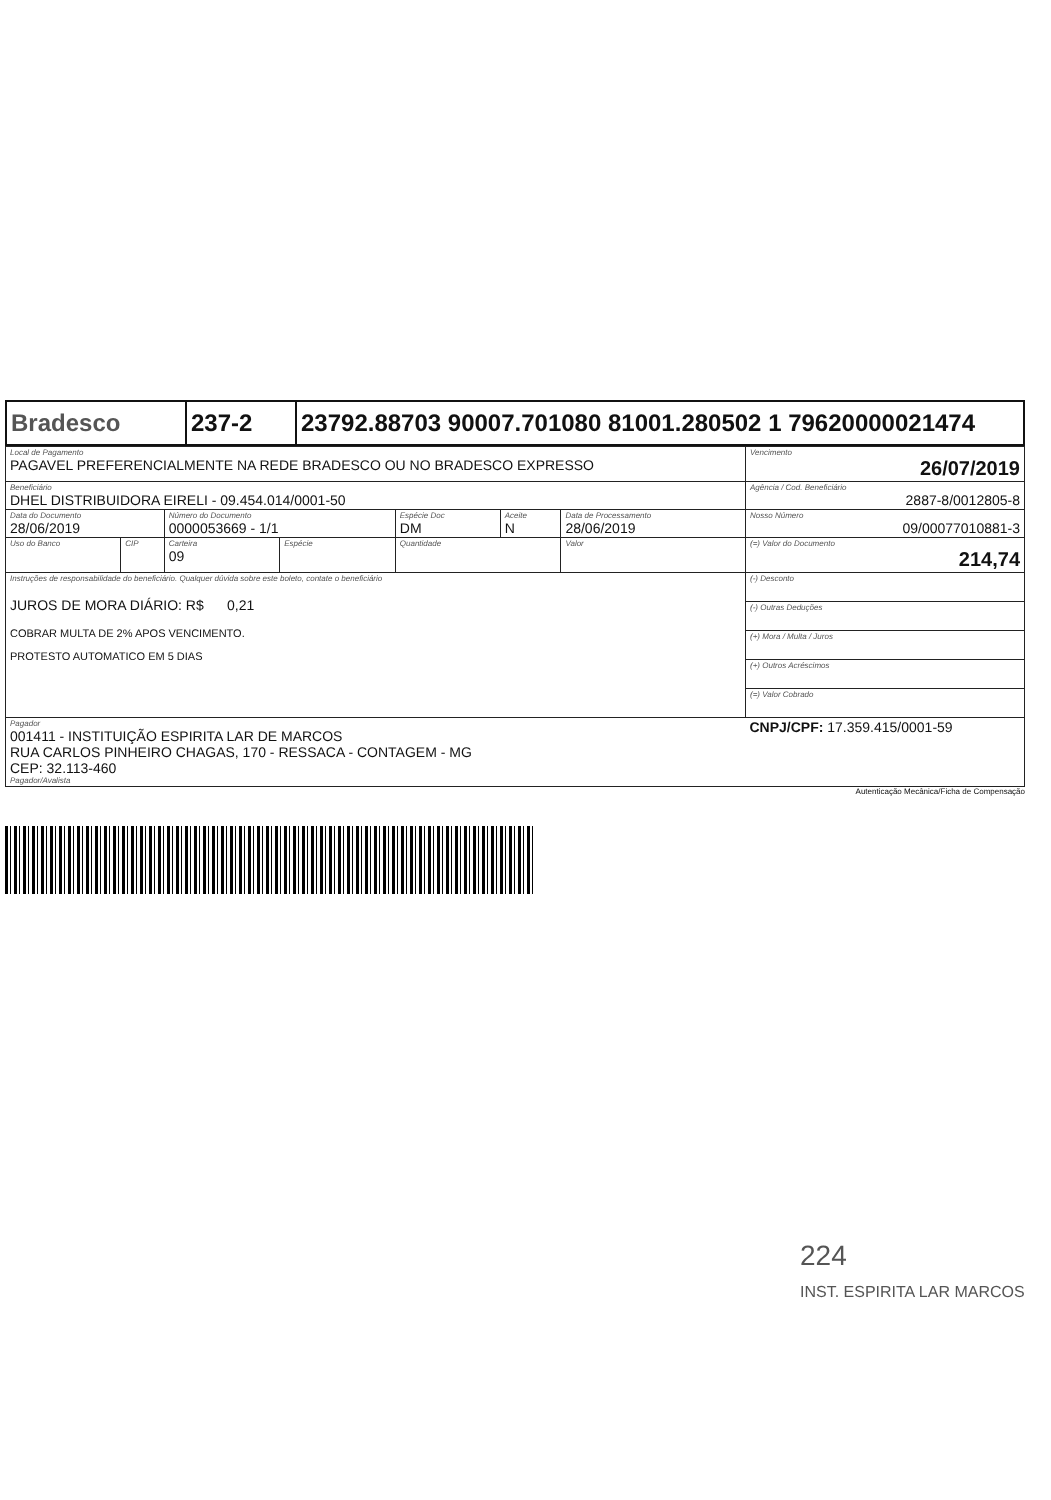| Bradesco | 237-2 | 23792.88703 90007.701080 81001.280502 1 79620000021474 |
| Local de Pagamento PAGAVEL PREFERENCIALMENTE NA REDE BRADESCO OU NO BRADESCO EXPRESSO | | | | | | | Vencimento 26/07/2019 |
| Beneficiário DHEL DISTRIBUIDORA EIRELI - 09.454.014/0001-50 | | | | | | | Agência / Cod. Beneficiário 2887-8/0012805-8 |
| Data do Documento 28/06/2019 | | Número do Documento 0000053669 - 1/1 | | Espécie Doc DM | Aceite N | Data de Processamento 28/06/2019 | Nosso Número 09/00077010881-3 |
| Uso do Banco | CIP | Carteira 09 | Espécie | Quantidade | | Valor | (=) Valor do Documento 214,74 |
| Instruções de responsabilidade do beneficiário. Qualquer dúvida sobre este boleto, contate o beneficiário JUROS DE MORA DIÁRIO: R$ 0,21 COBRAR MULTA DE 2% APOS VENCIMENTO. PROTESTO AUTOMATICO EM 5 DIAS | | | | | | | (-) Desconto |
| | | | | | | | (-) Outras Deduções |
| | | | | | | | (+) Mora / Multa / Juros |
| | | | | | | | (+) Outros Acréscimos |
| | | | | | | | (=) Valor Cobrado |
| Pagador 001411 - INSTITUIÇÃO ESPIRITA LAR DE MARCOS RUA CARLOS PINHEIRO CHAGAS, 170 - RESSACA - CONTAGEM - MG CEP: 32.113-460 Pagador/Avalista | | | | | | | CNPJ/CPF: 17.359.415/0001-59 |
Autenticação Mecânica/Ficha de Compensação
224
INST. ESPIRITA LAR MARCOS